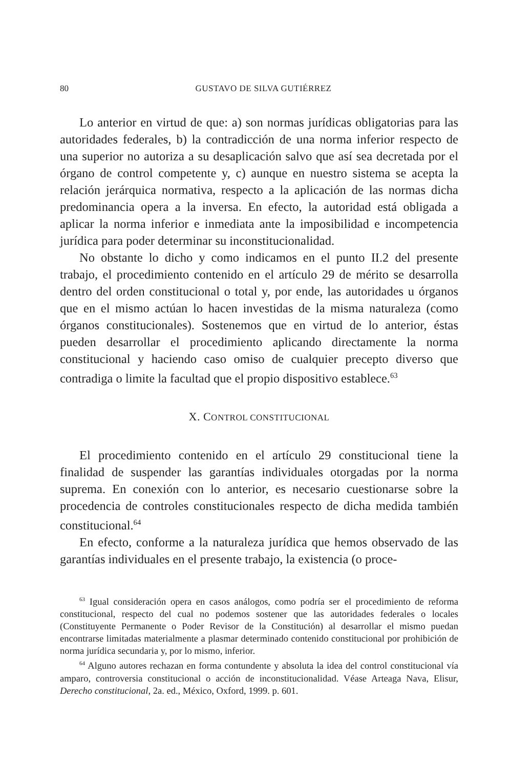80
GUSTAVO DE SILVA GUTIÉRREZ
Lo anterior en virtud de que: a) son normas jurídicas obligatorias para las autoridades federales, b) la contradicción de una norma inferior respecto de una superior no autoriza a su desaplicación salvo que así sea decretada por el órgano de control competente y, c) aunque en nuestro sistema se acepta la relación jerárquica normativa, respecto a la aplicación de las normas dicha predominancia opera a la inversa. En efecto, la autoridad está obligada a aplicar la norma inferior e inmediata ante la imposibilidad e incompetencia jurídica para poder determinar su inconstitucionalidad.
No obstante lo dicho y como indicamos en el punto II.2 del presente trabajo, el procedimiento contenido en el artículo 29 de mérito se desarrolla dentro del orden constitucional o total y, por ende, las autoridades u órganos que en el mismo actúan lo hacen investidas de la misma naturaleza (como órganos constitucionales). Sostenemos que en virtud de lo anterior, éstas pueden desarrollar el procedimiento aplicando directamente la norma constitucional y haciendo caso omiso de cualquier precepto diverso que contradiga o limite la facultad que el propio dispositivo establece.<sup>63</sup>
X. CONTROL CONSTITUCIONAL
El procedimiento contenido en el artículo 29 constitucional tiene la finalidad de suspender las garantías individuales otorgadas por la norma suprema. En conexión con lo anterior, es necesario cuestionarse sobre la procedencia de controles constitucionales respecto de dicha medida también constitucional.<sup>64</sup>
En efecto, conforme a la naturaleza jurídica que hemos observado de las garantías individuales en el presente trabajo, la existencia (o proce-
<sup>63</sup> Igual consideración opera en casos análogos, como podría ser el procedimiento de reforma constitucional, respecto del cual no podemos sostener que las autoridades federales o locales (Constituyente Permanente o Poder Revisor de la Constitución) al desarrollar el mismo puedan encontrarse limitadas materialmente a plasmar determinado contenido constitucional por prohibición de norma jurídica secundaria y, por lo mismo, inferior.
<sup>64</sup> Alguno autores rechazan en forma contundente y absoluta la idea del control constitucional vía amparo, controversia constitucional o acción de inconstitucionalidad. Véase Arteaga Nava, Elisur, Derecho constitucional, 2a. ed., México, Oxford, 1999. p. 601.